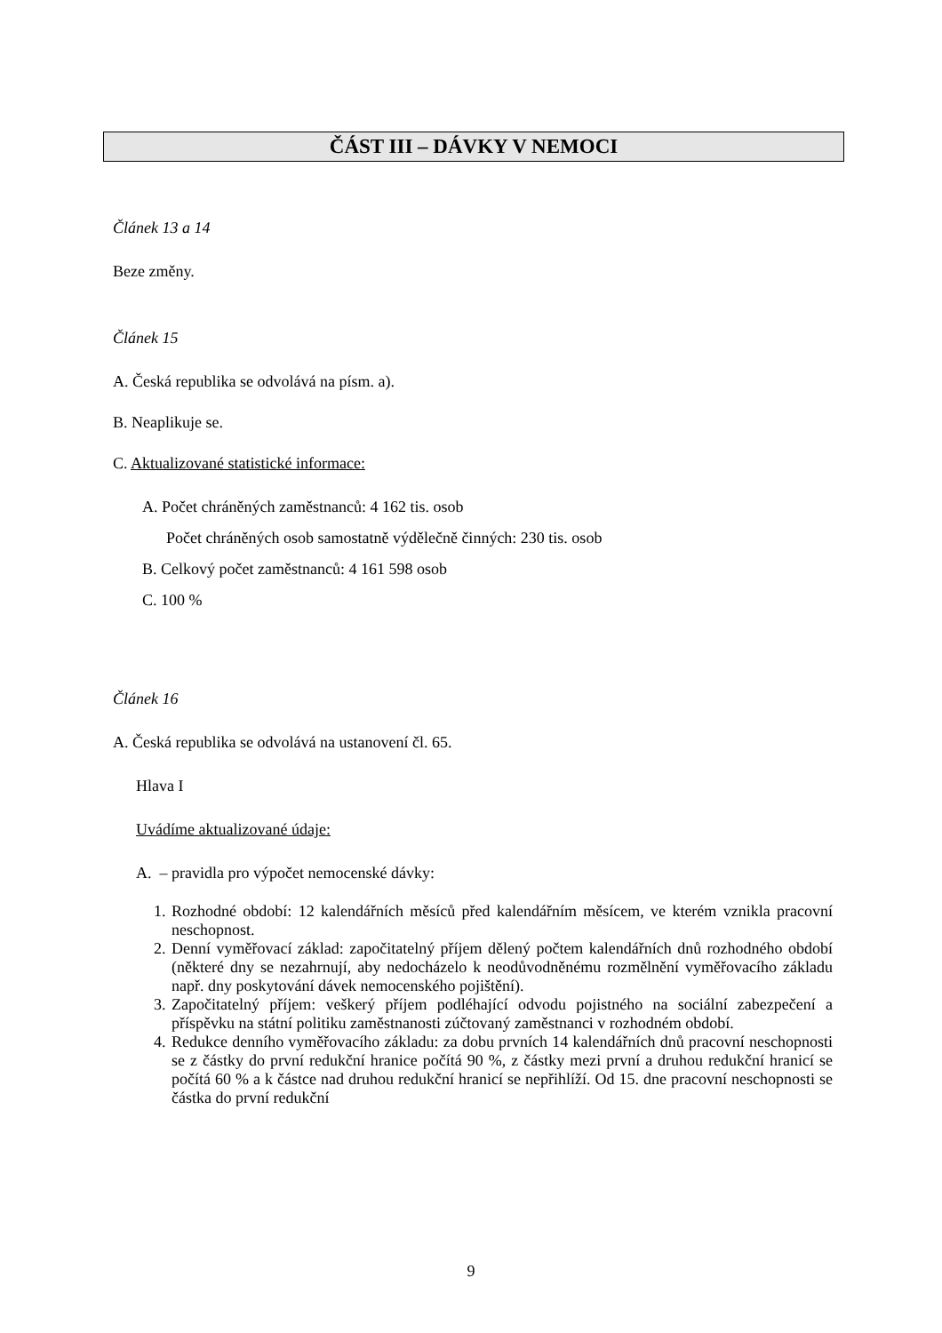ČÁST III – DÁVKY V NEMOCI
Článek 13 a 14
Beze změny.
Článek 15
A. Česká republika se odvolává na písm. a).
B. Neaplikuje se.
C. Aktualizované statistické informace:
A. Počet chráněných zaměstnanců: 4 162 tis. osob
Počet chráněných osob samostatně výdělečně činných: 230 tis. osob
B. Celkový počet zaměstnanců: 4 161 598 osob
C. 100 %
Článek 16
A. Česká republika se odvolává na ustanovení čl. 65.
Hlava I
Uvádíme aktualizované údaje:
A. – pravidla pro výpočet nemocenské dávky:
1. Rozhodné období: 12 kalendářních měsíců před kalendářním měsícem, ve kterém vznikla pracovní neschopnost.
2. Denní vyměřovací základ: započitatelný příjem dělený počtem kalendářních dnů rozhodného období (některé dny se nezahrnují, aby nedocházelo k neodůvodněnému rozmělnění vyměřovacího základu např. dny poskytování dávek nemocenského pojištění).
3. Započitatelný příjem: veškerý příjem podléhající odvodu pojistného na sociální zabezpečení a příspěvku na státní politiku zaměstnanosti zúčtovaný zaměstnanci v rozhodném období.
4. Redukce denního vyměřovacího základu: za dobu prvních 14 kalendářních dnů pracovní neschopnosti se z částky do první redukční hranice počítá 90 %, z částky mezi první a druhou redukční hranicí se počítá 60 % a k částce nad druhou redukční hranicí se nepřihlíží. Od 15. dne pracovní neschopnosti se částka do první redukční
9